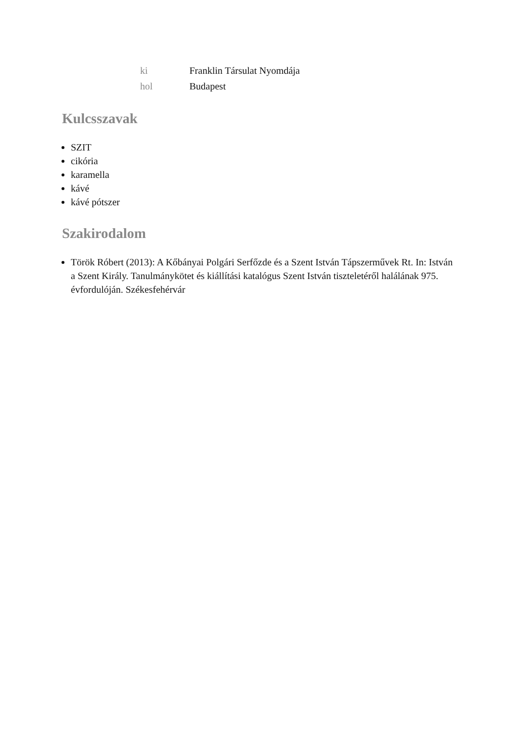| ki | Franklin Társulat Nyomdája |
| hol | Budapest |
Kulcsszavak
SZIT
cikória
karamella
kávé
kávé pótszer
Szakirodalom
Török Róbert (2013): A Kőbányai Polgári Serfőzde és a Szent István Tápszerművek Rt. In: István a Szent Király. Tanulmánykötet és kiállítási katalógus Szent István tiszteletéről halálának 975. évfordulóján. Székesfehérvár